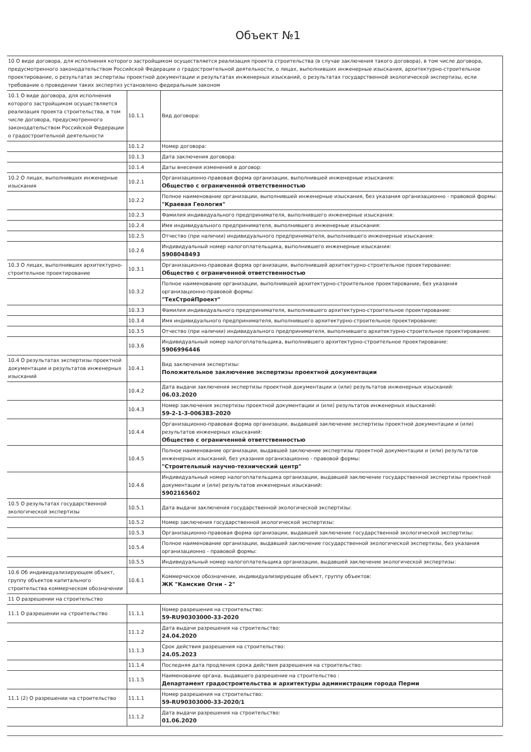Объект №1
| 10 О виде договора, для исполнения которого застройщиком осуществляется реализация проекта строительства (в случае заключения такого договора), в том числе договора, предусмотренного законодательством Российской Федерации о градостроительной деятельности, о лицах, выполнивших инженерные изыскания, архитектурно-строительное проектирование, о результатах экспертизы проектной документации и результатах инженерных изысканий, о результатах государственной экологической экспертизы, если требование о проведении таких экспертиз установлено федеральным законом | | |
| 10.1 О виде договора, для исполнения которого застройщиком осуществляется реализация проекта строительства, в том числе договора, предусмотренного законодательством Российской Федерации о градостроительной деятельности | 10.1.1 | Вид договора: |
| | 10.1.2 | Номер договора: |
| | 10.1.3 | Дата заключения договора: |
| | 10.1.4 | Даты внесения изменений в договор: |
| 10.2 О лицах, выполнивших инженерные изыскания | 10.2.1 | Организационно-правовая форма организации, выполнившей инженерные изыскания: Общество с ограниченной ответственностью |
| | 10.2.2 | Полное наименование организации, выполнившей инженерные изыскания, без указания организационно - правовой формы: "Краевая Геология" |
| | 10.2.3 | Фамилия индивидуального предпринимателя, выполнившего инженерные изыскания: |
| | 10.2.4 | Имя индивидуального предпринимателя, выполнившего инженерные изыскания: |
| | 10.2.5 | Отчество (при наличии) индивидуального предпринимателя, выполнившего инженерные изыскания: |
| | 10.2.6 | Индивидуальный номер налогоплательщика, выполнившего инженерные изыскания: 5908048493 |
| 10.3 О лицах, выполнивших архитектурно-строительное проектирование | 10.3.1 | Организационно-правовая форма организации, выполнившей архитектурно-строительное проектирование: Общество с ограниченной ответственностью |
| | 10.3.2 | Полное наименование организации, выполнившей архитектурно-строительное проектирование, без указания организационно-правовой формы: "ТехСтройПроект" |
| | 10.3.3 | Фамилия индивидуального предпринимателя, выполнившего архитектурно-строительное проектирование: |
| | 10.3.4 | Имя индивидуального предпринимателя, выполнившего архитектурно-строительное проектирование: |
| | 10.3.5 | Отчество (при наличии) индивидуального предпринимателя, выполнившего архитектурно-строительное проектирование: |
| | 10.3.6 | Индивидуальный номер налогоплательщика, выполнившего архитектурно-строительное проектирование: 5906996446 |
| 10.4 О результатах экспертизы проектной документации и результатов инженерных изысканий | 10.4.1 | Вид заключения экспертизы: Положительное заключение экспертизы проектной документации |
| | 10.4.2 | Дата выдачи заключения экспертизы проектной документации и (или) результатов инженерных изысканий: 06.03.2020 |
| | 10.4.3 | Номер заключения экспертизы проектной документации и (или) результатов инженерных изысканий: 59-2-1-3-006383-2020 |
| | 10.4.4 | Организационно-правовая форма организации, выдавшей заключение экспертизы проектной документации и (или) результатов инженерных изысканий: Общество с ограниченной ответственностью |
| | 10.4.5 | Полное наименование организации, выдавшей заключение экспертизы проектной документации и (или) результатов инженерных изысканий, без указания организационно - правовой формы: "Строительный научно-технический центр" |
| | 10.4.6 | Индивидуальный номер налогоплательщика организации, выдавшей заключение государственной экспертизы проектной документации и (или) результатов инженерных изысканий: 5902165602 |
| 10.5 О результатах государственной экологической экспертизы | 10.5.1 | Дата выдачи заключения государственной экологической экспертизы: |
| | 10.5.2 | Номер заключения государственной экологической экспертизы: |
| | 10.5.3 | Организационно-правовая форма организации, выдавшей заключение государственной экологической экспертизы: |
| | 10.5.4 | Полное наименование организации, выдавшей заключение государственной экологической экспертизы, без указания организационно - правовой формы: |
| | 10.5.5 | Индивидуальный номер налогоплательщика организации, выдавшей заключение экологической экспертизы: |
| 10.6 Об индивидуализирующем объект, группу объектов капитального строительства коммерческом обозначении | 10.6.1 | Коммерческое обозначение, индивидуализирующее объект, группу объектов: ЖК "Камские Огни - 2" |
| 11 О разрешении на строительство | | |
| 11.1 О разрешении на строительство | 11.1.1 | Номер разрешения на строительство: 59-RU90303000-33-2020 |
| | 11.1.2 | Дата выдачи разрешения на строительство: 24.04.2020 |
| | 11.1.3 | Срок действия разрешения на строительство: 24.05.2023 |
| | 11.1.4 | Последняя дата продления срока действия разрешения на строительство: |
| | 11.1.5 | Наименование органа, выдавшего разрешение на строительство : Департамент градостроительства и архитектуры администрации города Перми |
| 11.1 (2) О разрешении на строительство | 11.1.1 | Номер разрешения на строительство: 59-RU90303000-33-2020/1 |
| | 11.1.2 | Дата выдачи разрешения на строительство: 01.06.2020 |